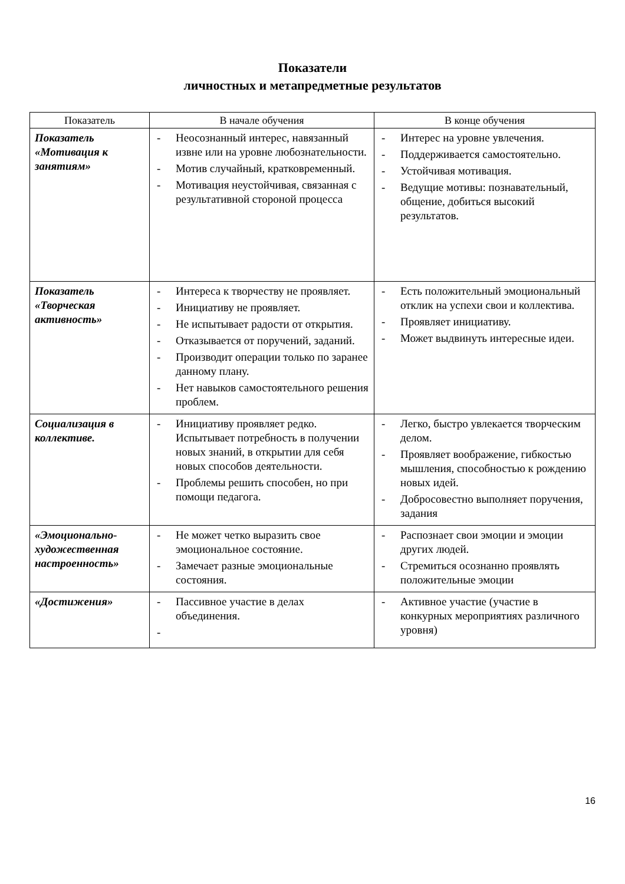Показатели
личностных и метапредметные результатов
| Показатель | В начале обучения | В конце обучения |
| --- | --- | --- |
| Показатель «Мотивация к занятиям» | - Неосознанный интерес, навязанный извне или на уровне любознательности. - Мотив случайный, кратковременный. - Мотивация неустойчивая, связанная с результативной стороной процесса | - Интерес на уровне увлечения. - Поддерживается самостоятельно. - Устойчивая мотивация. - Ведущие мотивы: познавательный, общение, добиться высокий результатов. |
| Показатель «Творческая активность» | - Интереса к творчеству не проявляет. - Инициативу не проявляет. - Не испытывает радости от открытия. - Отказывается от поручений, заданий. - Производит операции только по заранее данному плану. - Нет навыков самостоятельного решения проблем. | - Есть положительный эмоциональный отклик на успехи свои и коллектива. - Проявляет инициативу. - Может выдвинуть интересные идеи. |
| Социализация в коллективе. | - Инициативу проявляет редко. Испытывает потребность в получении новых знаний, в открытии для себя новых способов деятельности. - Проблемы решить способен, но при помощи педагога. | - Легко, быстро увлекается творческим делом. - Проявляет воображение, гибкостью мышления, способностью к рождению новых идей. - Добросовестно выполняет поручения, задания |
| «Эмоционально-художественная настроенность» | - Не может четко выразить свое эмоциональное состояние. - Замечает разные эмоциональные состояния. | - Распознает свои эмоции и эмоции других людей. - Стремиться осознанно проявлять положительные эмоции |
| «Достижения» | - Пассивное участие в делах объединения. - | - Активное участие (участие в конкурных мероприятиях различного уровня) |
16